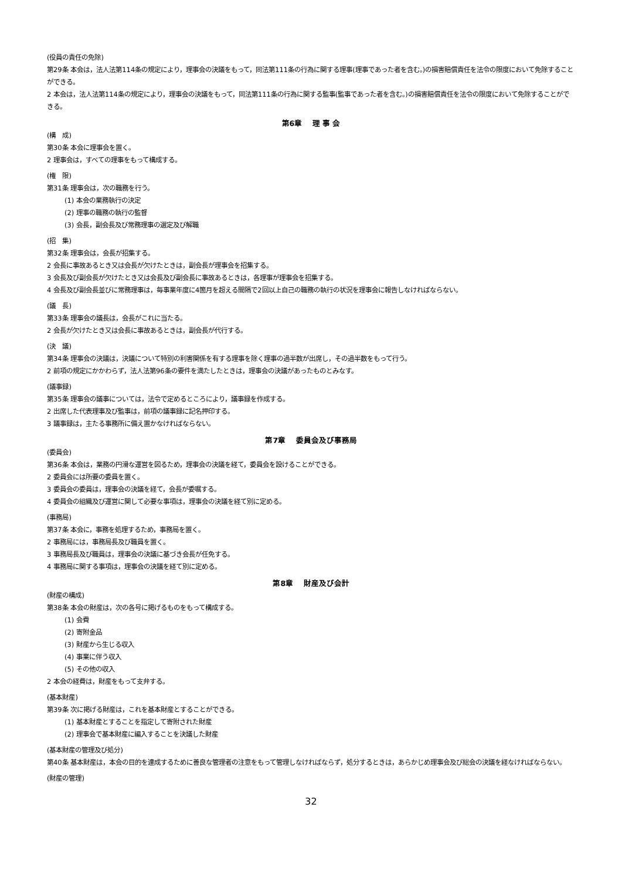(役員の責任の免除)
第29条 本会は，法人法第114条の規定により，理事会の決議をもって，同法第111条の行為に関する理事(理事であった者を含む。)の損害賠償責任を法令の限度において免除することができる。
2 本会は，法人法第114条の規定により，理事会の決議をもって，同法第111条の行為に関する監事(監事であった者を含む。)の損害賠償責任を法令の限度において免除することができる。
第6章　 理 事 会
(構　成)
第30条 本会に理事会を置く。
2 理事会は，すべての理事をもって構成する。
(権　限)
第31条 理事会は，次の職務を行う。
(1) 本会の業務執行の決定
(2) 理事の職務の執行の監督
(3) 会長，副会長及び常務理事の選定及び解職
(招　集)
第32条 理事会は，会長が招集する。
2 会長に事故あるとき又は会長が欠けたときは，副会長が理事会を招集する。
3 会長及び副会長が欠けたとき又は会長及び副会長に事故あるときは，各理事が理事会を招集する。
4 会長及び副会長並びに常務理事は，毎事業年度に4箇月を超える間隔で2回以上自己の職務の執行の状況を理事会に報告しなければならない。
(議　長)
第33条 理事会の議長は，会長がこれに当たる。
2 会長が欠けたとき又は会長に事故あるときは，副会長が代行する。
(決　議)
第34条 理事会の決議は，決議について特別の利害関係を有する理事を除く理事の過半数が出席し，その過半数をもって行う。
2 前項の規定にかかわらず，法人法第96条の要件を満たしたときは，理事会の決議があったものとみなす。
(議事録)
第35条 理事会の議事については，法令で定めるところにより，議事録を作成する。
2 出席した代表理事及び監事は，前項の議事録に記名押印する。
3 議事録は，主たる事務所に備え置かなければならない。
第7章　 委員会及び事務局
(委員会)
第36条 本会は，業務の円滑な運営を図るため，理事会の決議を経て，委員会を設けることができる。
2 委員会には所要の委員を置く。
3 委員会の委員は，理事会の決議を経て，会長が委嘱する。
4 委員会の組織及び運営に関して必要な事項は，理事会の決議を経て別に定める。
(事務局)
第37条 本会に，事務を処理するため，事務局を置く。
2 事務局には，事務局長及び職員を置く。
3 事務局長及び職員は，理事会の決議に基づき会長が任免する。
4 事務局に関する事項は，理事会の決議を経て別に定める。
第8章　 財産及び会計
(財産の構成)
第38条 本会の財産は，次の各号に掲げるものをもって構成する。
(1) 会費
(2) 寄附金品
(3) 財産から生じる収入
(4) 事業に伴う収入
(5) その他の収入
2 本会の経費は，財産をもって支弁する。
(基本財産)
第39条 次に掲げる財産は，これを基本財産とすることができる。
(1) 基本財産とすることを指定して寄附された財産
(2) 理事会で基本財産に編入することを決議した財産
(基本財産の管理及び処分)
第40条 基本財産は，本会の目的を達成するために善良な管理者の注意をもって管理しなければならず，処分するときは，あらかじめ理事会及び総会の決議を経なければならない。
(財産の管理)
32